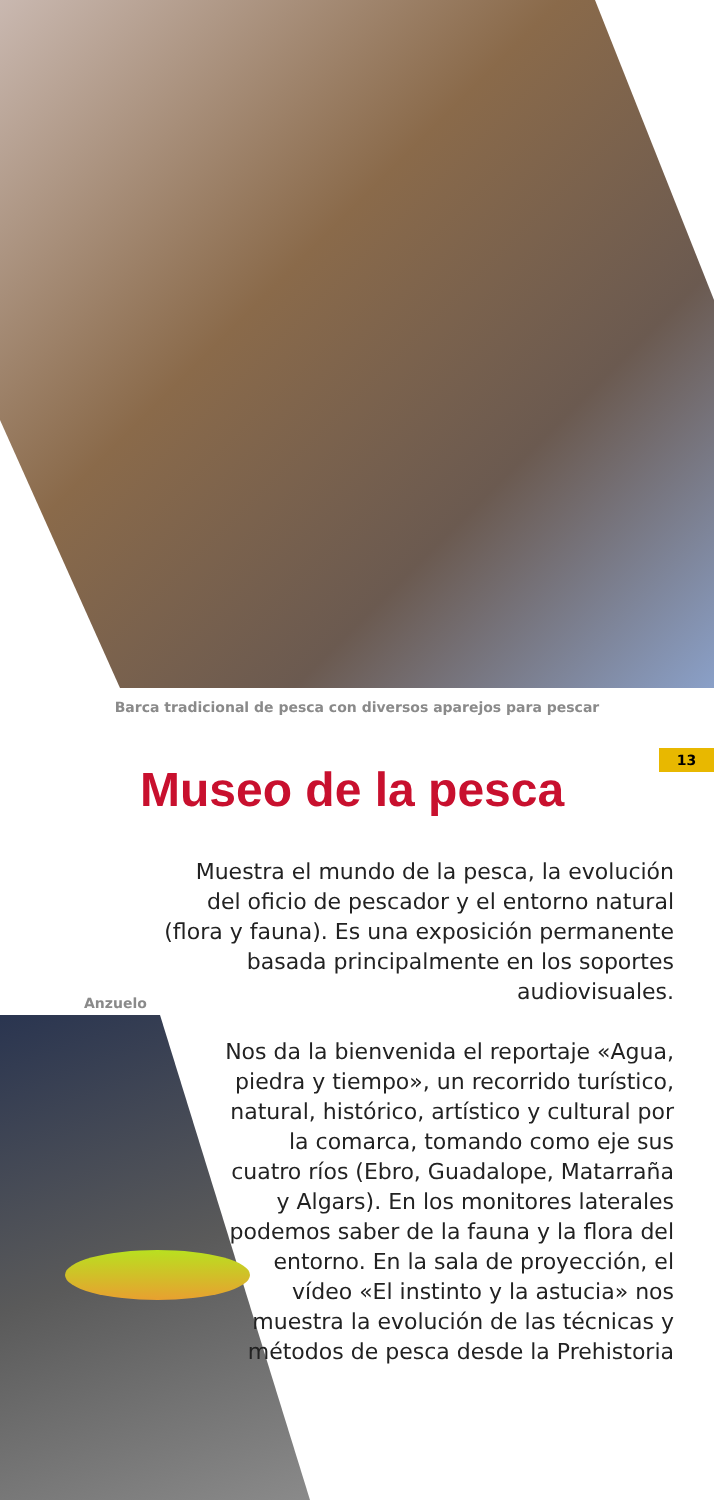Barca tradicional de pesca con diversos aparejos para pescar
13
Museo de la pesca
Muestra el mundo de la pesca, la evolución del oficio de pescador y el entorno natural (flora y fauna). Es una exposición permanente basada principalmente en los soportes audiovisuales.
Anzuelo
Nos da la bienvenida el reportaje «Agua, piedra y tiempo», un recorrido turístico, natural, histórico, artístico y cultural por la comarca, tomando como eje sus cuatro ríos (Ebro, Guadalope, Matarraña y Algars). En los monitores laterales podemos saber de la fauna y la flora del entorno. En la sala de proyección, el vídeo «El instinto y la astucia» nos muestra la evolución de las técnicas y métodos de pesca desde la Prehistoria